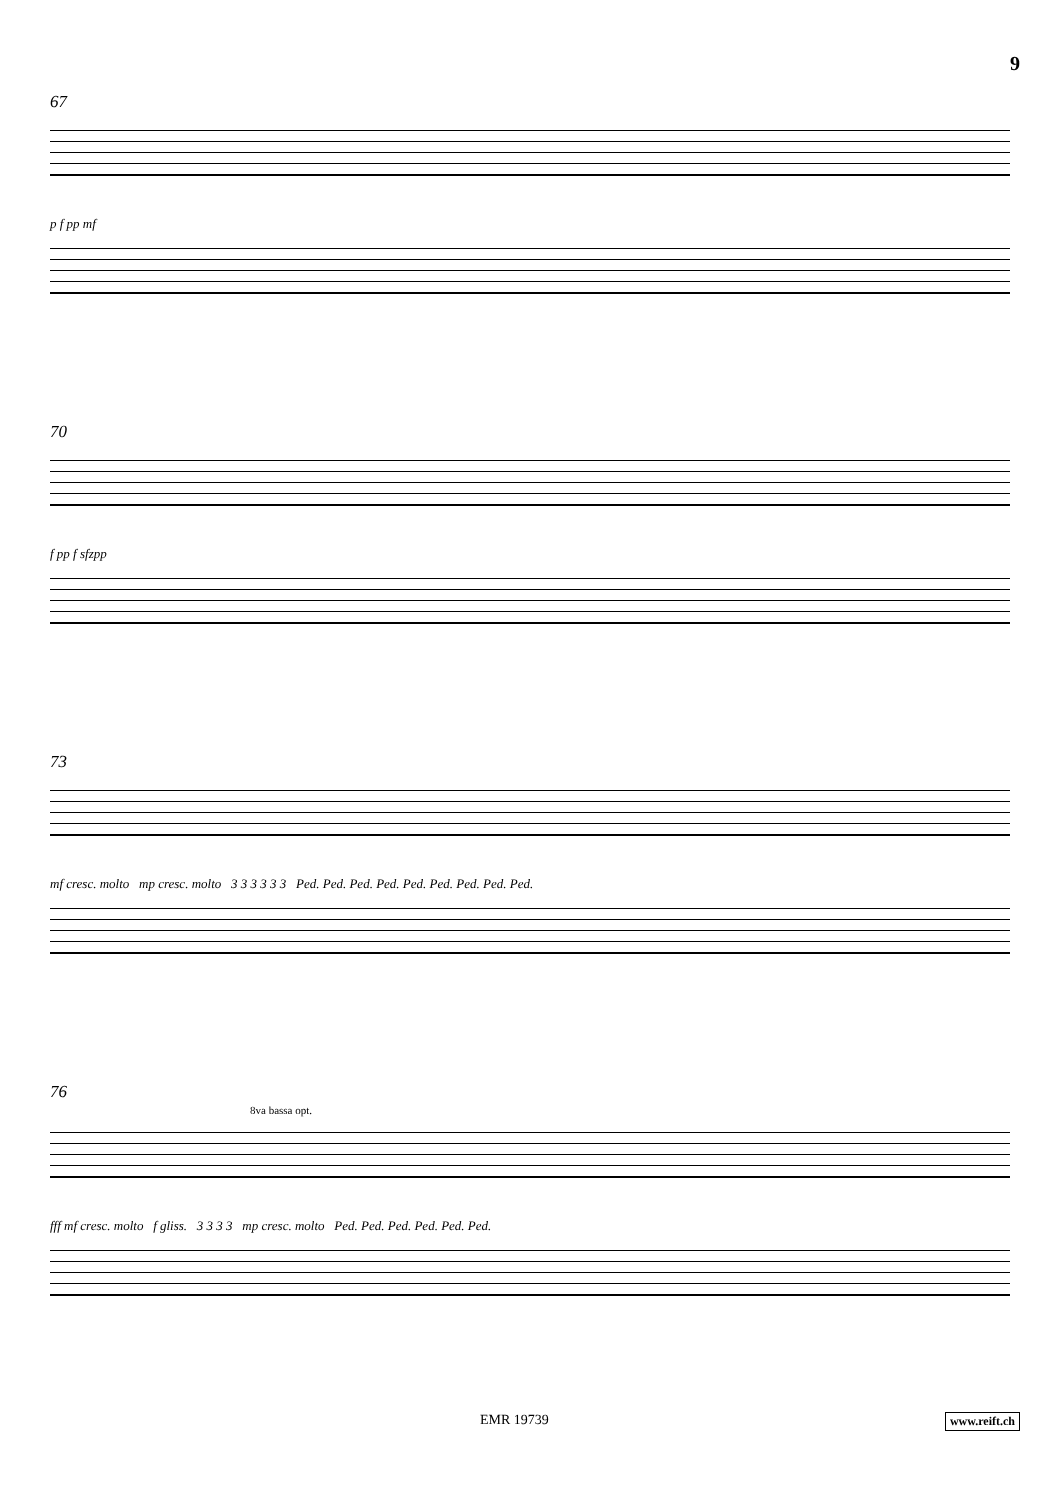9
67
p f pp mf
70
f pp f sfzpp
73
mf cresc. molto mp cresc. molto 3 3 3 3 3 3 Ped. Ped. Ped. Ped. Ped. Ped. Ped. Ped. Ped.
76
8va bassa opt.
fff mf cresc. molto f gliss. 3 3 3 3 mp cresc. molto Ped. Ped. Ped. Ped. Ped. Ped.
EMR 19739 www.reift.ch